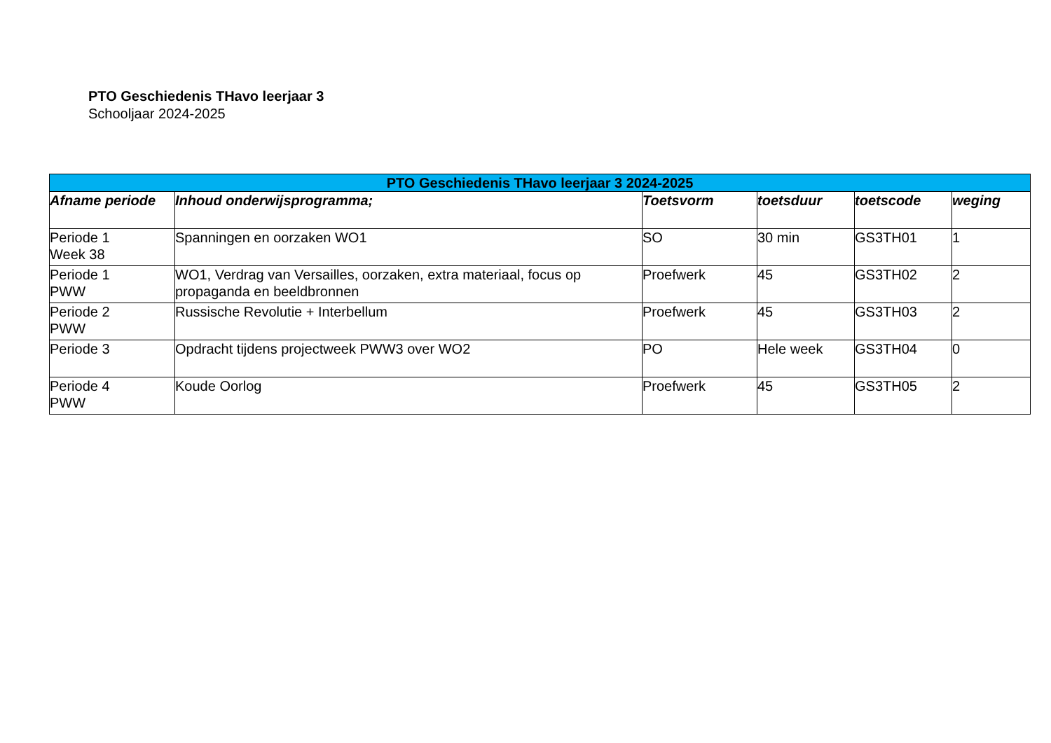PTO Geschiedenis THavo leerjaar 3
Schooljaar 2024-2025
| PTO Geschiedenis THavo leerjaar 3 2024-2025 | | | | | |
| --- | --- | --- | --- | --- | --- |
| Afname periode | Inhoud onderwijsprogramma; | Toetsvorm | toetsduur | toetscode | weging |
| Periode 1 Week 38 | Spanningen en oorzaken WO1 | SO | 30 min | GS3TH01 | 1 |
| Periode 1 PWW | WO1, Verdrag van Versailles, oorzaken, extra materiaal, focus op propaganda en beeldbronnen | Proefwerk | 45 | GS3TH02 | 2 |
| Periode 2 PWW | Russische Revolutie + Interbellum | Proefwerk | 45 | GS3TH03 | 2 |
| Periode 3 | Opdracht tijdens projectweek PWW3 over WO2 | PO | Hele week | GS3TH04 | 0 |
| Periode 4 PWW | Koude Oorlog | Proefwerk | 45 | GS3TH05 | 2 |